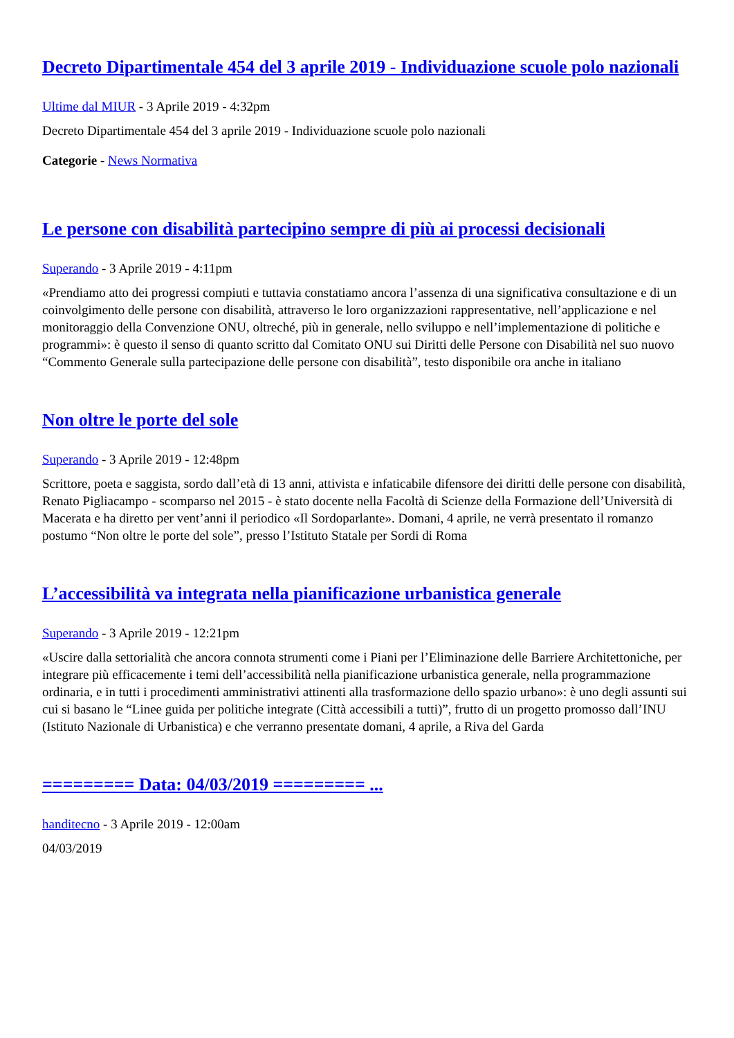Decreto Dipartimentale 454 del 3 aprile 2019 - Individuazione scuole polo nazionali
Ultime dal MIUR - 3 Aprile 2019 - 4:32pm
Decreto Dipartimentale 454 del 3 aprile 2019 - Individuazione scuole polo nazionali
Categorie - News Normativa
Le persone con disabilità partecipino sempre di più ai processi decisionali
Superando - 3 Aprile 2019 - 4:11pm
«Prendiamo atto dei progressi compiuti e tuttavia constatiamo ancora l’assenza di una significativa consultazione e di un coinvolgimento delle persone con disabilità, attraverso le loro organizzazioni rappresentative, nell’applicazione e nel monitoraggio della Convenzione ONU, oltreché, più in generale, nello sviluppo e nell’implementazione di politiche e programmi»: è questo il senso di quanto scritto dal Comitato ONU sui Diritti delle Persone con Disabilità nel suo nuovo “Commento Generale sulla partecipazione delle persone con disabilità”, testo disponibile ora anche in italiano
Non oltre le porte del sole
Superando - 3 Aprile 2019 - 12:48pm
Scrittore, poeta e saggista, sordo dall’età di 13 anni, attivista e infaticabile difensore dei diritti delle persone con disabilità, Renato Pigliacampo - scomparso nel 2015 - è stato docente nella Facoltà di Scienze della Formazione dell’Università di Macerata e ha diretto per vent’anni il periodico «Il Sordoparlante». Domani, 4 aprile, ne verrà presentato il romanzo postumo “Non oltre le porte del sole”, presso l’Istituto Statale per Sordi di Roma
L’accessibilità va integrata nella pianificazione urbanistica generale
Superando - 3 Aprile 2019 - 12:21pm
«Uscire dalla settorialità che ancora connota strumenti come i Piani per l’Eliminazione delle Barriere Architettoniche, per integrare più efficacemente i temi dell’accessibilità nella pianificazione urbanistica generale, nella programmazione ordinaria, e in tutti i procedimenti amministrativi attinenti alla trasformazione dello spazio urbano»: è uno degli assunti sui cui si basano le “Linee guida per politiche integrate (Città accessibili a tutti)”, frutto di un progetto promosso dall’INU (Istituto Nazionale di Urbanistica) e che verranno presentate domani, 4 aprile, a Riva del Garda
========= Data: 04/03/2019 ========= ...
handitecno - 3 Aprile 2019 - 12:00am
04/03/2019